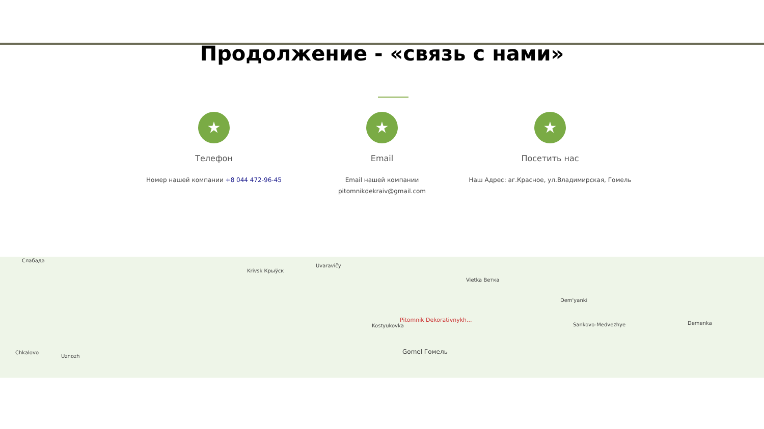Продолжение - «связь с нами»
★
Телефон
Номер нашей компании +8 044 472-96-45
★
Email
Email нашей компании
pitomnikdekraiv@gmail.com
★
Посетить нас
Наш Адрес: аг.Красное, ул.Владимирская, Гомель
Слабада
Krivsk Крыўск
Uvaravičy
Kostyukovka
Pitomnik Dekorativnykh...
Gomel Гомель
Vietka Ветка
Dem'yanki
Sankovo-Medvezhye Demenka
Uznozh
Chkalovo